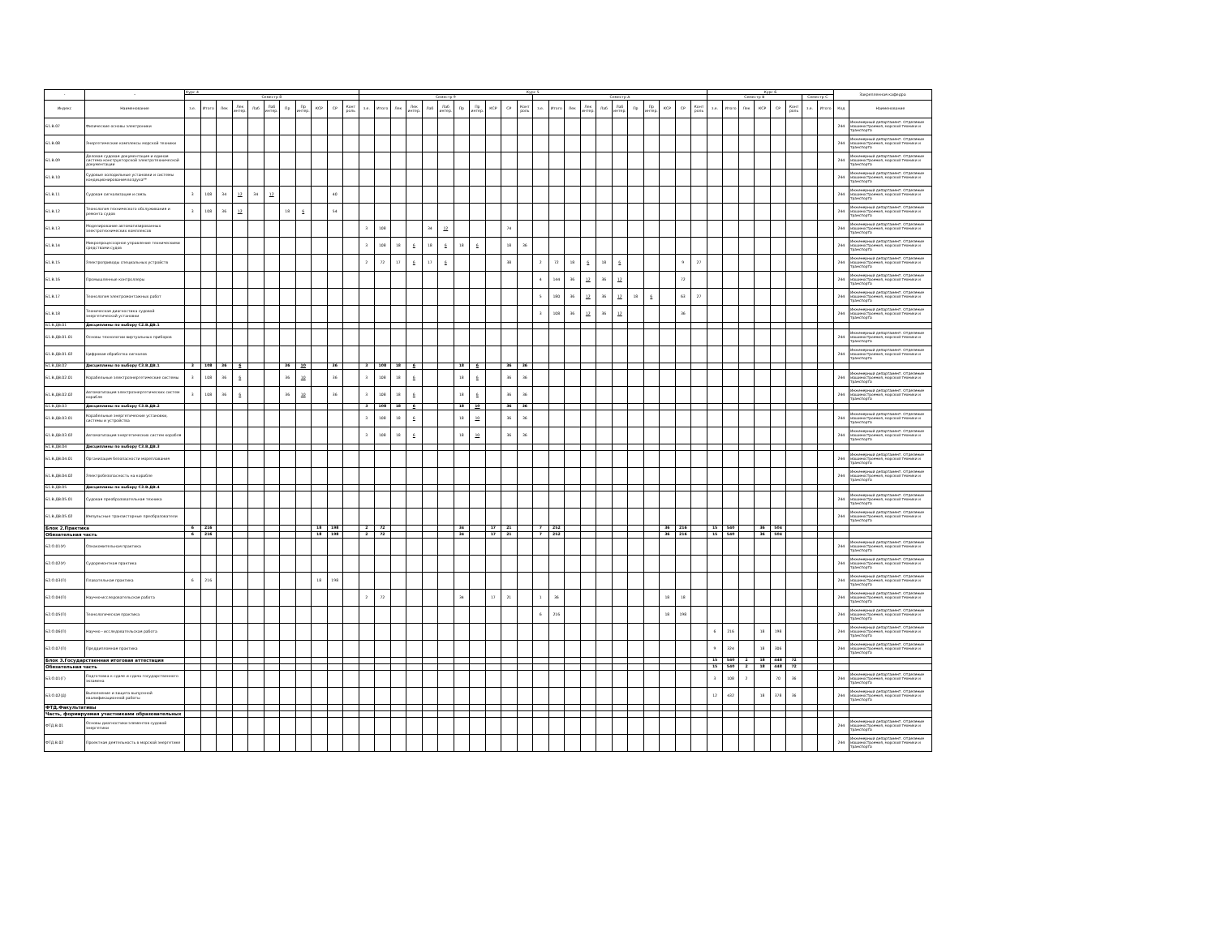| - | - | Курс 4 | | | | | | | | | | | Курс 5 | | | | | | | | | | | | | | | | | | | | | | Курс 6 | | | | | | | | Закрепленная кафедра | |
| --- | --- | --- | --- | --- | --- | --- | --- | --- | --- | --- | --- | --- | --- | --- | --- | --- | --- | --- | --- | --- | --- | --- | --- | --- | --- | --- | --- | --- | --- | --- | --- | --- | --- | --- | --- | --- | --- | --- | --- | --- | --- | --- | --- | --- |
| | | Семестр 8 | | | | | | | | | | | Семестр 9 | | | | | | | | | | | Семестр A | | | | | | | | | | | Семестр B | | | | | | Семестр C | | | |
| Индекс | Наименование | з.е. | Итого | Лек | Лек интер. | Лаб | Лаб интер. | Пр | Пр интер. | КСР | СР | Конт роль | з.е. | Итого | Лек | Лек интер. | Лаб | Лаб интер. | Пр | Пр интер. | КСР | СР | Конт роль | з.е. | Итого | Лек | Лек интер. | Лаб | Лаб интер. | Пр | Пр интер. | КСР | СР | Конт роль | з.е. | Итого | Лек | КСР | СР | Конт роль | з.е. | Итого | Код | Наименование |
| Б1.В.07 | Физические основы электроники | | | | | | | | | | | | | | | | | | | | | | | | | | | | | | | | | | | | | | | | | | 244 | Инженерный департамент. Отделение машиностроения, морской техники и транспорта |
| Б1.В.08 | Энергетические комплексы морской техники | | | | | | | | | | | | | | | | | | | | | | | | | | | | | | | | | | | | | | | | | | 244 | Инженерный департамент. Отделение машиностроения, морской техники и транспорта |
| Б1.В.09 | Деловая судовая документация и единая система конструкторской электротехнической документации | | | | | | | | | | | | | | | | | | | | | | | | | | | | | | | | | | | | | | | | | | 244 | Инженерный департамент. Отделение машиностроения, морской техники и транспорта |
| Б1.В.10 | Судовые холодильные установки и системы кондиционирования воздуха** | | | | | | | | | | | | | | | | | | | | | | | | | | | | | | | | | | | | | | | | | | 244 | Инженерный департамент. Отделение машиностроения, морской техники и транспорта |
| Б1.В.11 | Судовая сигнализация и связь | 3 | 108 | 34 | 12 | 34 | 12 | | | | 40 | | | | | | | | | | | | | | | | | | | | | | | | | | | | | | | | 244 | Инженерный департамент. Отделение машиностроения, морской техники и транспорта |
| Б1.В.12 | Технология технического обслуживания и ремонта судов | 3 | 108 | 36 | 12 | | | 18 | 6 | | 54 | | | | | | | | | | | | | | | | | | | | | | | | | | | | | | | | 244 | Инженерный департамент. Отделение машиностроения, морской техники и транспорта |
| Б1.В.13 | Моделирование автоматизированных электротехнических комплексов | | | | | | | | | | | | 3 | 108 | | | 34 | 12 | | | | 74 | | | | | | | | | | | | | | | | | | | | | 244 | Инженерный департамент. Отделение машиностроения, морской техники и транспорта |
| Б1.В.14 | Микропроцессорное управление техническими средствами судов | | | | | | | | | | | | 3 | 108 | 18 | 6 | 18 | 6 | 18 | 6 | | 18 | 36 | | | | | | | | | | | | | | | | | | | | 244 | Инженерный департамент. Отделение машиностроения, морской техники и транспорта |
| Б1.В.15 | Электроприводы специальных устройств | | | | | | | | | | | | 2 | 72 | 17 | 6 | 17 | 6 | | | | 38 | | 2 | 72 | 18 | 6 | 18 | 6 | | | | 9 | 27 | | | | | | | | | 244 | Инженерный департамент. Отделение машиностроения, морской техники и транспорта |
| Б1.В.16 | Промышленные контроллеры | | | | | | | | | | | | | | | | | | | | | | | 4 | 144 | 36 | 12 | 36 | 12 | | | | 72 | | | | | | | | | | 244 | Инженерный департамент. Отделение машиностроения, морской техники и транспорта |
| Б1.В.17 | Технология электромонтажных работ | | | | | | | | | | | | | | | | | | | | | | | 5 | 180 | 36 | 12 | 36 | 12 | 18 | 6 | | 63 | 27 | | | | | | | | | 244 | Инженерный департамент. Отделение машиностроения, морской техники и транспорта |
| Б1.В.18 | Техническая диагностика судовой энергетической установки | | | | | | | | | | | | | | | | | | | | | | | 3 | 108 | 36 | 12 | 36 | 12 | | | | 36 | | | | | | | | | | 244 | Инженерный департамент. Отделение машиностроения, морской техники и транспорта |
| Б1.В.ДВ.01 | Дисциплины по выбору С2.В.ДВ.1 | | | | | | | | | | | | | | | | | | | | | | | | | | | | | | | | | | | | | | | | | | | |
| Б1.В.ДВ.01.01 | Основы технологии виртуальных приборов | | | | | | | | | | | | | | | | | | | | | | | | | | | | | | | | | | | | | | | | | | 244 | Инженерный департамент. Отделение машиностроения, морской техники и транспорта |
| Б1.В.ДВ.01.02 | Цифровая обработка сигналов | | | | | | | | | | | | | | | | | | | | | | | | | | | | | | | | | | | | | | | | | | 244 | Инженерный департамент. Отделение машиностроения, морской техники и транспорта |
| Б1.В.ДВ.02 | Дисциплины по выбору С3.В.ДВ.1 | 3 | 108 | 36 | 6 | | | 36 | 10 | | 36 | | 3 | 108 | 18 | 6 | | | 18 | 6 | | 36 | 36 | | | | | | | | | | | | | | | | | | | | | |
| Б1.В.ДВ.02.01 | Корабельные электроэнергетические системы | 3 | 108 | 36 | 6 | | | 36 | 10 | | 36 | | 3 | 108 | 18 | 6 | | | 18 | 6 | | 36 | 36 | | | | | | | | | | | | | | | | | | | | 244 | Инженерный департамент. Отделение машиностроения, морской техники и транспорта |
| Б1.В.ДВ.02.02 | Автоматизация электроэнергетических систем корабля | 3 | 108 | 36 | 6 | | | 36 | 10 | | 36 | | 3 | 108 | 18 | 6 | | | 18 | 6 | | 36 | 36 | | | | | | | | | | | | | | | | | | | | 244 | Инженерный департамент. Отделение машиностроения, морской техники и транспорта |
| Б1.В.ДВ.03 | Дисциплины по выбору С3.В.ДВ.2 | | | | | | | | | | | | 3 | 108 | 18 | 6 | | | 18 | 10 | | 36 | 36 | | | | | | | | | | | | | | | | | | | | | |
| Б1.В.ДВ.03.01 | Корабельные энергетические установки, системы и устройства | | | | | | | | | | | | 3 | 108 | 18 | 6 | | | 18 | 10 | | 36 | 36 | | | | | | | | | | | | | | | | | | | | 244 | Инженерный департамент. Отделение машиностроения, морской техники и транспорта |
| Б1.В.ДВ.03.02 | Автоматизация энергетических систем корабля | | | | | | | | | | | | 3 | 108 | 18 | 6 | | | 18 | 10 | | 36 | 36 | | | | | | | | | | | | | | | | | | | | 244 | Инженерный департамент. Отделение машиностроения, морской техники и транспорта |
| Б1.В.ДВ.04 | Дисциплины по выбору С3.В.ДВ.3 | | | | | | | | | | | | | | | | | | | | | | | | | | | | | | | | | | | | | | | | | | | |
| Б1.В.ДВ.04.01 | Организация безопасности мореплавания | | | | | | | | | | | | | | | | | | | | | | | | | | | | | | | | | | | | | | | | | | 244 | Инженерный департамент. Отделение машиностроения, морской техники и транспорта |
| Б1.В.ДВ.04.02 | Электробезопасность на корабле | | | | | | | | | | | | | | | | | | | | | | | | | | | | | | | | | | | | | | | | | | 244 | Инженерный департамент. Отделение машиностроения, морской техники и транспорта |
| Б1.В.ДВ.05 | Дисциплины по выбору С3.В.ДВ.4 | | | | | | | | | | | | | | | | | | | | | | | | | | | | | | | | | | | | | | | | | | | |
| Б1.В.ДВ.05.01 | Судовая преобразовательная техника | | | | | | | | | | | | | | | | | | | | | | | | | | | | | | | | | | | | | | | | | | 244 | Инженерный департамент. Отделение машиностроения, морской техники и транспорта |
| Б1.В.ДВ.05.02 | Импульсные транзисторные преобразователи | | | | | | | | | | | | | | | | | | | | | | | | | | | | | | | | | | | | | | | | | | 244 | Инженерный департамент. Отделение машиностроения, морской техники и транспорта |
| Блок 2.Практика | | 6 | 216 | | | | | | | 18 | 198 | | 2 | 72 | | | | | 34 | | 17 | 21 | | 7 | 252 | | | | | | | 36 | 216 | | 15 | 540 | | 36 | 504 | | | | | |
| Обязательная часть | | 6 | 216 | | | | | | | 18 | 198 | | 2 | 72 | | | | | 34 | | 17 | 21 | | 7 | 252 | | | | | | | 36 | 216 | | 15 | 540 | | 36 | 504 | | | | | |
| Б2.О.01(У) | Ознакомительная практика | | | | | | | | | | | | | | | | | | | | | | | | | | | | | | | | | | | | | | | | | | 244 | Инженерный департамент. Отделение машиностроения, морской техники и транспорта |
| Б2.О.02(У) | Судоремонтная практика | | | | | | | | | | | | | | | | | | | | | | | | | | | | | | | | | | | | | | | | | | 244 | Инженерный департамент. Отделение машиностроения, морской техники и транспорта |
| Б2.О.03(П) | Плавательная практика | 6 | 216 | | | | | | | 18 | 198 | | | | | | | | | | | | | | | | | | | | | | | | | | | | | | | | 244 | Инженерный департамент. Отделение машиностроения, морской техники и транспорта |
| Б2.О.04(П) | Научно-исследовательская работа | | | | | | | | | | | | 2 | 72 | | | | | 34 | | 17 | 21 | | 1 | 36 | | | | | | | 18 | 18 | | | | | | | | | | 244 | Инженерный департамент. Отделение машиностроения, морской техники и транспорта |
| Б2.О.05(П) | Технологическая практика | | | | | | | | | | | | | | | | | | | | | | | 6 | 216 | | | | | | | 18 | 198 | | | | | | | | | | 244 | Инженерный департамент. Отделение машиностроения, морской техники и транспорта |
| Б2.О.06(П) | Научно - исследовательская работа | | | | | | | | | | | | | | | | | | | | | | | | | | | | | | | | | | 6 | 216 | | 18 | 198 | | | | 244 | Инженерный департамент. Отделение машиностроения, морской техники и транспорта |
| Б2.О.07(П) | Преддипломная практика | | | | | | | | | | | | | | | | | | | | | | | | | | | | | | | | | | 9 | 324 | | 18 | 306 | | | | 244 | Инженерный департамент. Отделение машиностроения, морской техники и транспорта |
| Блок 3.Государственная итоговая аттестация | | | | | | | | | | | | | | | | | | | | | | | | | | | | | | | | | | | 15 | 540 | 2 | 18 | 448 | 72 | | | | |
| Обязательная часть | | | | | | | | | | | | | | | | | | | | | | | | | | | | | | | | | | | 15 | 540 | 2 | 18 | 448 | 72 | | | | |
| Б3.О.01(Г) | Подготовка к сдаче и сдача государственного экзамена | | | | | | | | | | | | | | | | | | | | | | | | | | | | | | | | | | 3 | 108 | 2 | | 70 | 36 | | | 244 | Инженерный департамент. Отделение машиностроения, морской техники и транспорта |
| Б3.О.02(Д) | Выполнение и защита выпускной квалификационной работы | | | | | | | | | | | | | | | | | | | | | | | | | | | | | | | | | | 12 | 432 | | 18 | 378 | 36 | | | 244 | Инженерный департамент. Отделение машиностроения, морской техники и транспорта |
| ФТД.Факультативы | | | | | | | | | | | | | | | | | | | | | | | | | | | | | | | | | | | | | | | | | | | | |
| Часть, формируемая участниками образовательных | | | | | | | | | | | | | | | | | | | | | | | | | | | | | | | | | | | | | | | | | | | | |
| ФТД.В.01 | Основы диагностики элементов судовой энергетики | | | | | | | | | | | | | | | | | | | | | | | | | | | | | | | | | | | | | | | | | | 244 | Инженерный департамент. Отделение машиностроения, морской техники и транспорта |
| ФТД.В.02 | Проектная деятельность в морской энергетике | | | | | | | | | | | | | | | | | | | | | | | | | | | | | | | | | | | | | | | | | | 244 | Инженерный департамент. Отделение машиностроения, морской техники и транспорта |